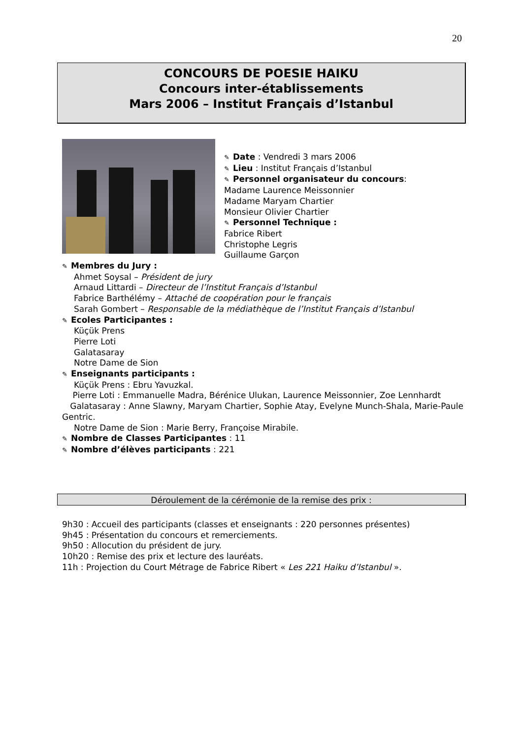20
CONCOURS DE POESIE HAIKU
Concours inter-établissements
Mars 2006 – Institut Français d’Istanbul
✎ Date : Vendredi 3 mars 2006
✎ Lieu : Institut Français d’Istanbul
✎ Personnel organisateur du concours:
Madame Laurence Meissonnier
Madame Maryam Chartier
Monsieur Olivier Chartier
✎ Personnel Technique :
Fabrice Ribert
Christophe Legris
Guillaume Garçon
✎ Membres du Jury :
Ahmet Soysal – Président de jury
Arnaud Littardi – Directeur de l’Institut Français d’Istanbul
Fabrice Barthélémy – Attaché de coopération pour le français
Sarah Gombert – Responsable de la médiathèque de l’Institut Français d’Istanbul
✎ Ecoles Participantes :
Küçük Prens
Pierre Loti
Galatasaray
Notre Dame de Sion
✎ Enseignants participants :
Küçük Prens : Ebru Yavuzkal.
Pierre Loti : Emmanuelle Madra, Bérénice Ulukan, Laurence Meissonnier, Zoe Lennhardt
Galatasaray : Anne Slawny, Maryam Chartier, Sophie Atay, Evelyne Munch-Shala, Marie-Paule Gentric.
Notre Dame de Sion : Marie Berry, Françoise Mirabile.
✎ Nombre de Classes Participantes : 11
✎ Nombre d’élèves participants : 221
Déroulement de la cérémonie de la remise des prix :
9h30 : Accueil des participants (classes et enseignants : 220 personnes présentes)
9h45 : Présentation du concours et remerciements.
9h50 : Allocution du président de jury.
10h20 : Remise des prix et lecture des lauréats.
11h : Projection du Court Métrage de Fabrice Ribert « Les 221 Haiku d’Istanbul ».